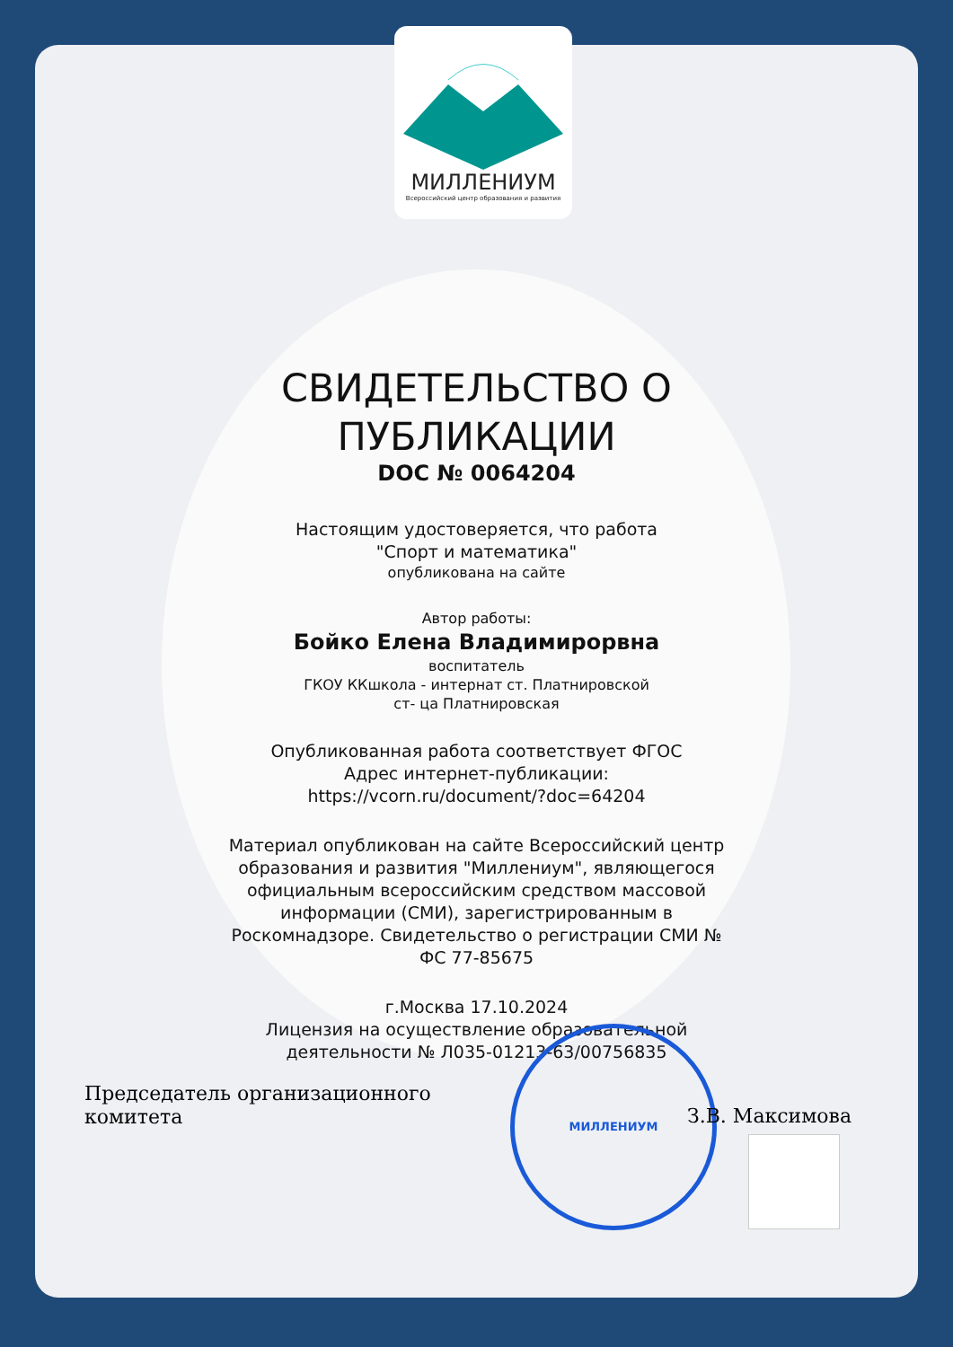МИЛЛЕНИУМ
Всероссийский центр образования и развития
СВИДЕТЕЛЬСТВО О
ПУБЛИКАЦИИ
DOC № 0064204
Настоящим удостоверяется, что работа
"Спорт и математика"
опубликована на сайте
Автор работы:
Бойко Елена Владимирорвна
воспитатель
ГКОУ ККшкола - интернат ст. Платнировской
ст- ца Платнировская
Опубликованная работа соответствует ФГОС
Адрес интернет-публикации:
https://vcorn.ru/document/?doc=64204
Материал опубликован на сайте Всероссийский центр
образования и развития "Миллениум", являющегося
официальным всероссийским средством массовой
информации (СМИ), зарегистрированным в
Роскомнадзоре. Свидетельство о регистрации СМИ №
ФС 77-85675
г.Москва 17.10.2024
Лицензия на осуществление образовательной
деятельности № Л035-01213-63/00756835
Председатель организационного
комитета
МИЛЛЕНИУМ
З.В. Максимова